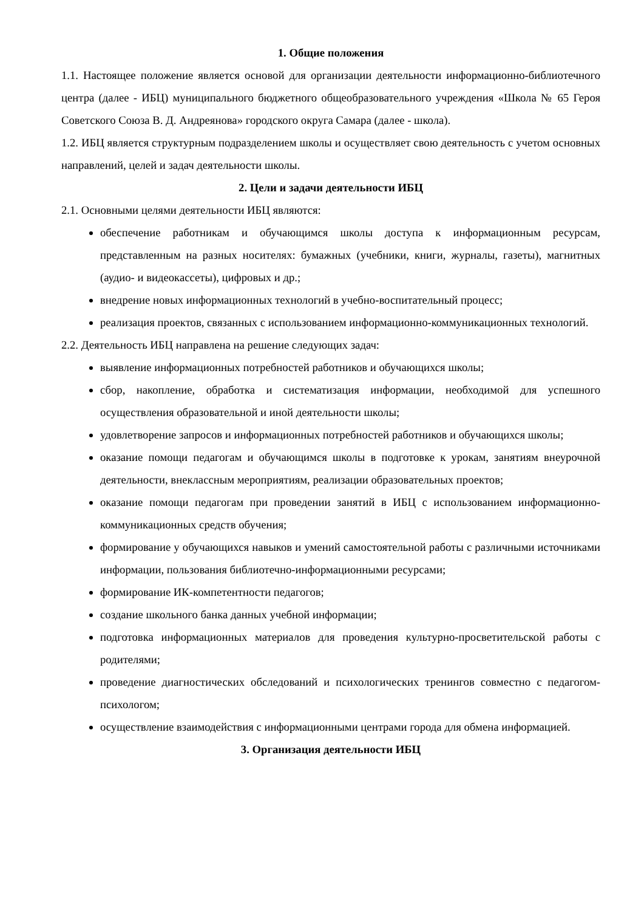1. Общие положения
1.1. Настоящее положение является основой для организации деятельности информационно-библиотечного центра (далее - ИБЦ) муниципального бюджетного общеобразовательного учреждения «Школа № 65 Героя Советского Союза В. Д. Андреянова» городского округа Самара (далее - школа).
1.2. ИБЦ является структурным подразделением школы и осуществляет свою деятельность с учетом основных направлений, целей и задач деятельности школы.
2. Цели и задачи деятельности ИБЦ
2.1. Основными целями деятельности ИБЦ являются:
обеспечение работникам и обучающимся школы доступа к информационным ресурсам, представленным на разных носителях: бумажных (учебники, книги, журналы, газеты), магнитных (аудио- и видеокассеты), цифровых и др.;
внедрение новых информационных технологий в учебно-воспитательный процесс;
реализация проектов, связанных с использованием информационно-коммуникационных технологий.
2.2. Деятельность ИБЦ направлена на решение следующих задач:
выявление информационных потребностей работников и обучающихся школы;
сбор, накопление, обработка и систематизация информации, необходимой для успешного осуществления образовательной и иной деятельности школы;
удовлетворение запросов и информационных потребностей работников и обучающихся школы;
оказание помощи педагогам и обучающимся школы в подготовке к урокам, занятиям внеурочной деятельности, внеклассным мероприятиям, реализации образовательных проектов;
оказание помощи педагогам при проведении занятий в ИБЦ с использованием информационно-коммуникационных средств обучения;
формирование у обучающихся навыков и умений самостоятельной работы с различными источниками информации, пользования библиотечно-информационными ресурсами;
формирование ИК-компетентности педагогов;
создание школьного банка данных учебной информации;
подготовка информационных материалов для проведения культурно-просветительской работы с родителями;
проведение диагностических обследований и психологических тренингов совместно с педагогом-психологом;
осуществление взаимодействия с информационными центрами города для обмена информацией.
3. Организация деятельности ИБЦ